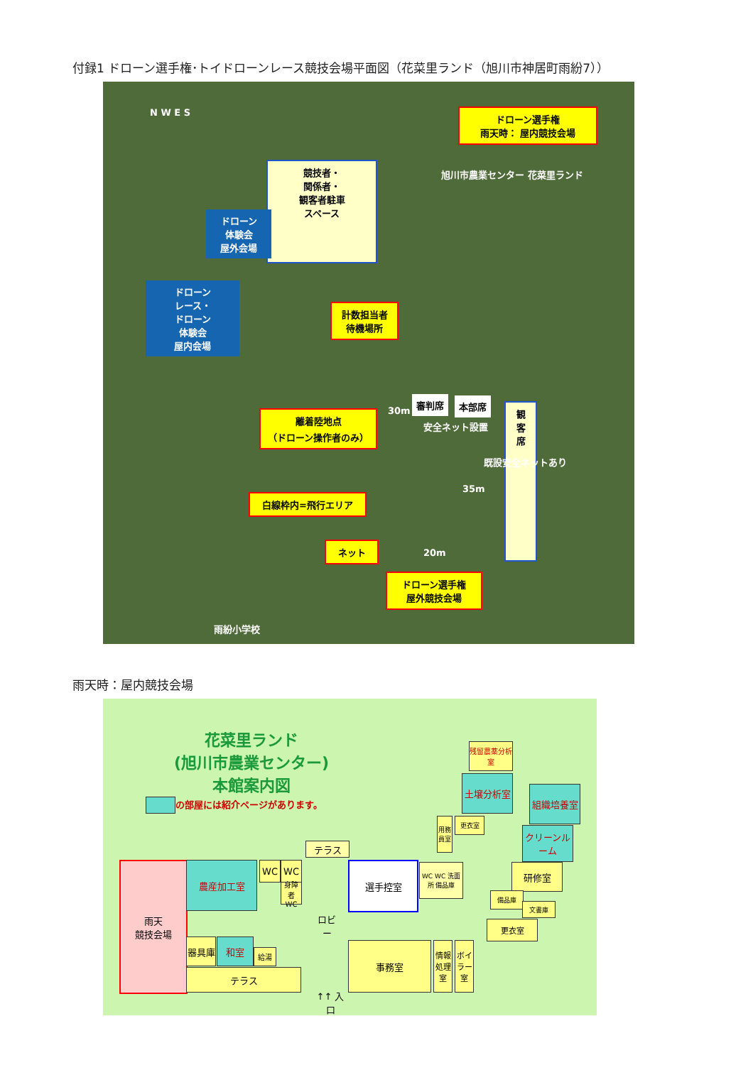付録1 ドローン選手権･トイドローンレース競技会場平面図（花菜里ランド（旭川市神居町雨紛7））
N W E S
ドローン選手権
雨天時： 屋内競技会場
旭川市農業センター 花菜里ランド
競技者・
関係者・
観客者駐車
スペース
ドローン
体験会
屋外会場
ドローン
レース・
ドローン
体験会
屋内会場
計数担当者
待機場所
審判席 本部席
安全ネット設置
30m
離着陸地点
（ドローン操作者のみ）
観
客
席
既設安全ネットあり
35m
白線枠内=飛行エリア
20m
ネット
ドローン選手権
屋外競技会場
雨紛小学校
雨天時：屋内競技会場
花菜里ランド
(旭川市農業センター)
本館案内図
の部屋には紹介ページがあります。
雨天
競技会場
農産加工室 WC WC
身障者 WC
テラス
ロビー
選手控室
器具庫 和室
給湯
テラス
↑↑ 入口
事務室
情報処理室
ボイラー室
WC WC 洗面所 備品庫
残留農薬分析室
土壌分析室
組織培養室
クリーンルーム
用務員室
更衣室
研修室
備品庫
文書庫
更衣室